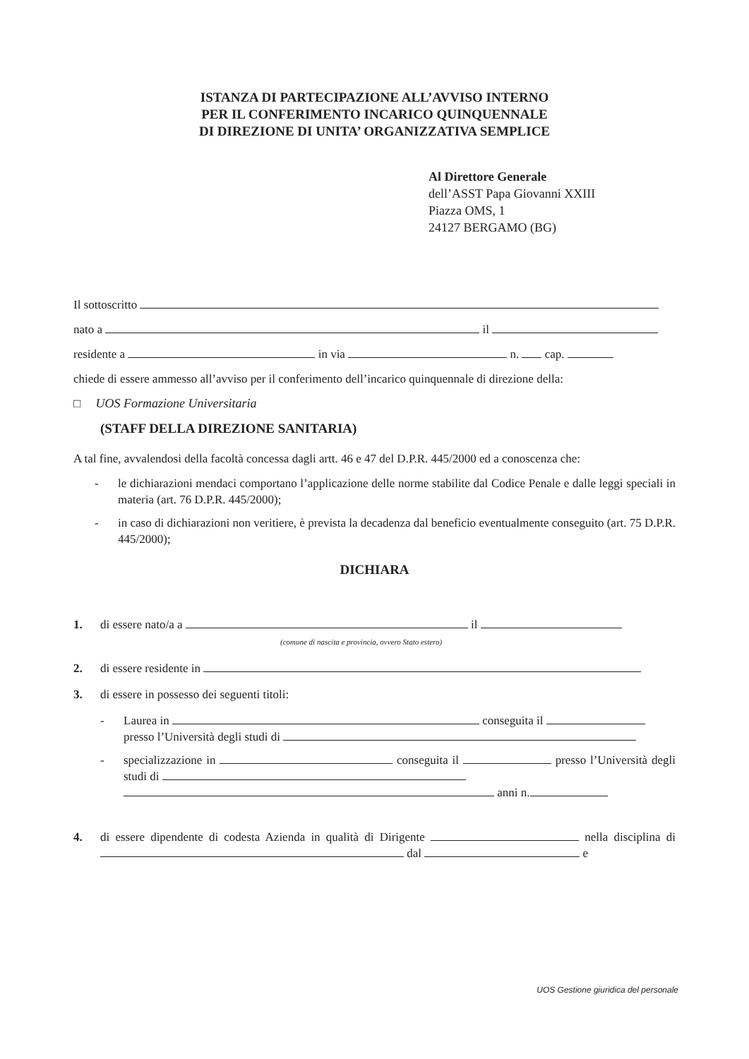ISTANZA DI PARTECIPAZIONE ALL’AVVISO INTERNO
PER IL CONFERIMENTO INCARICO QUINQUENNALE
DI DIREZIONE DI UNITA’ ORGANIZZATIVA SEMPLICE
Al Direttore Generale
dell’ASST Papa Giovanni XXIII
Piazza OMS, 1
24127 BERGAMO (BG)
Il sottoscritto
nato a il
residente a in via n. cap.
chiede di essere ammesso all’avviso per il conferimento dell’incarico quinquennale di direzione della:
□ UOS Formazione Universitaria
(STAFF DELLA DIREZIONE SANITARIA)
A tal fine, avvalendosi della facoltà concessa dagli artt. 46 e 47 del D.P.R. 445/2000 ed a conoscenza che:
- le dichiarazioni mendaci comportano l’applicazione delle norme stabilite dal Codice Penale e dalle leggi speciali in materia (art. 76 D.P.R. 445/2000);
- in caso di dichiarazioni non veritiere, è prevista la decadenza dal beneficio eventualmente conseguito (art. 75 D.P.R. 445/2000);
DICHIARA
1. di essere nato/a a il
(comune di nascita e provincia, ovvero Stato estero)
2. di essere residente in
3. di essere in possesso dei seguenti titoli:
- Laurea in conseguita il
presso l’Università degli studi di
- specializzazione in conseguita il presso l’Università degli studi di
anni n.
4. di essere dipendente di codesta Azienda in qualità di Dirigente nella disciplina di dal e
UOS Gestione giuridica del personale